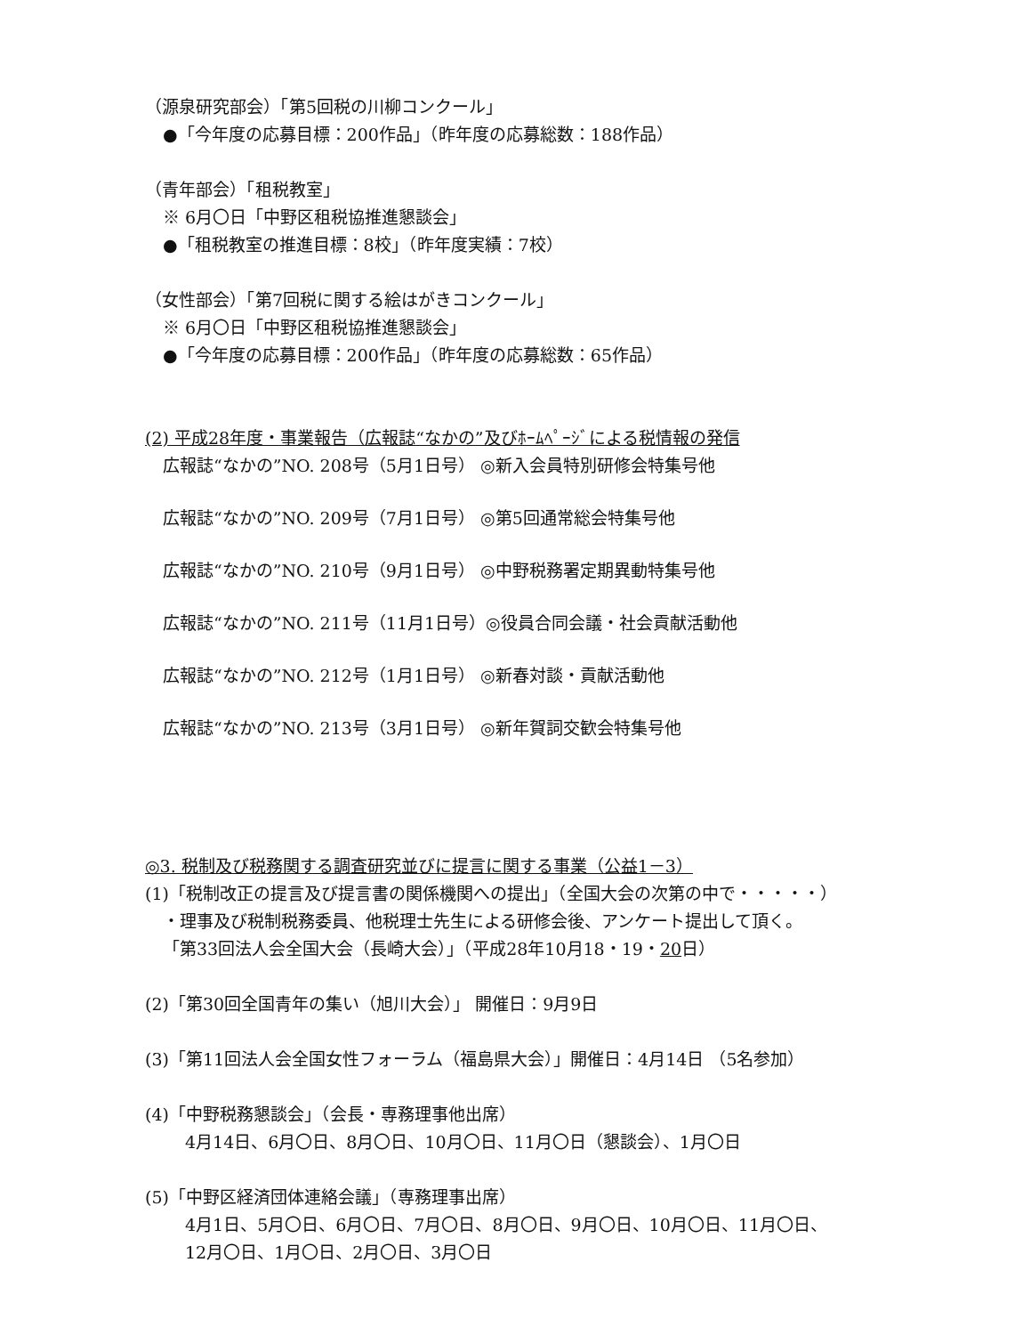（源泉研究部会）「第5回税の川柳コンクール」
●「今年度の応募目標：200作品」（昨年度の応募総数：188作品）
（青年部会）「租税教室」
※ 6月〇日「中野区租税協推進懇談会」
●「租税教室の推進目標：8校」（昨年度実績：7校）
（女性部会）「第7回税に関する絵はがきコンクール」
※ 6月〇日「中野区租税協推進懇談会」
●「今年度の応募目標：200作品」（昨年度の応募総数：65作品）
(2) 平成28年度・事業報告（広報誌“なかの”及びﾎｰﾑﾍﾟｰｼﾞによる税情報の発信
広報誌“なかの”NO. 208号（5月1日号） ◎新入会員特別研修会特集号他
広報誌“なかの”NO. 209号（7月1日号） ◎第5回通常総会特集号他
広報誌“なかの”NO. 210号（9月1日号） ◎中野税務署定期異動特集号他
広報誌“なかの”NO. 211号（11月1日号）◎役員合同会議・社会貢献活動他
広報誌“なかの”NO. 212号（1月1日号） ◎新春対談・貢献活動他
広報誌“なかの”NO. 213号（3月1日号） ◎新年賀詞交歓会特集号他
◎3. 税制及び税務関する調査研究並びに提言に関する事業（公益1－3）
(1)「税制改正の提言及び提言書の関係機関への提出」（全国大会の次第の中で・・・・・）
・理事及び税制税務委員、他税理士先生による研修会後、アンケート提出して頂く。
「第33回法人会全国大会（長崎大会）」（平成28年10月18・19・20日）
(2)「第30回全国青年の集い（旭川大会）」 開催日：9月9日
(3)「第11回法人会全国女性フォーラム（福島県大会）」開催日：4月14日 （5名参加）
(4)「中野税務懇談会」（会長・専務理事他出席）
4月14日、6月〇日、8月〇日、10月〇日、11月〇日（懇談会）、1月〇日
(5)「中野区経済団体連絡会議」（専務理事出席）
4月1日、5月〇日、6月〇日、7月〇日、8月〇日、9月〇日、10月〇日、11月〇日、
12月〇日、1月〇日、2月〇日、3月〇日